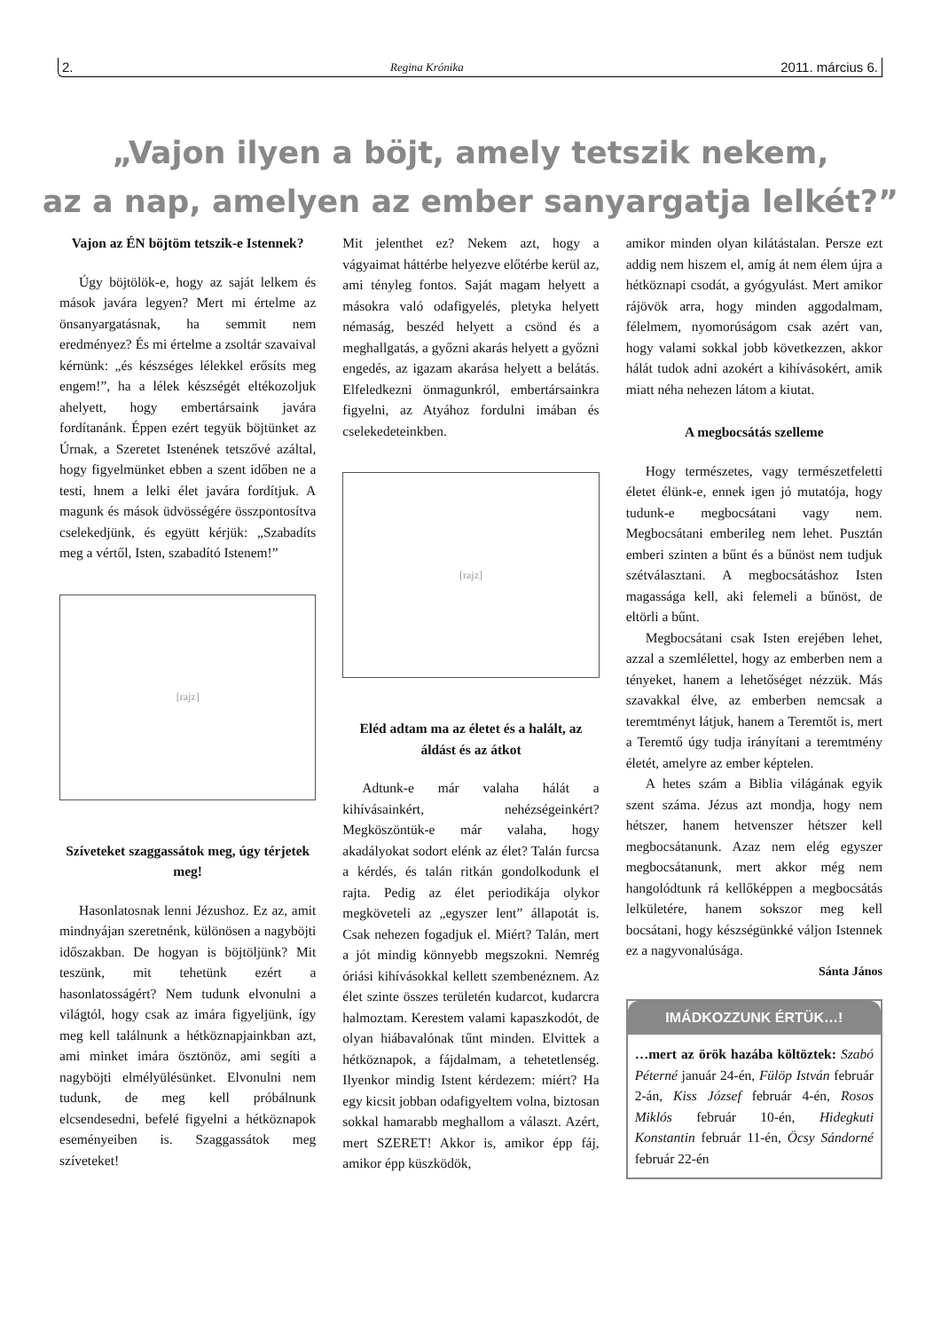2. Regina Krónika 2011. március 6.
„Vajon ilyen a böjt, amely tetszik nekem,
az a nap, amelyen az ember sanyargatja lelkét?”
Vajon az ÉN böjtöm tetszik-e Istennek?
Úgy böjtölök-e, hogy az saját lelkem és mások javára legyen? Mert mi értelme az önsanyargatásnak, ha semmit nem eredményez? És mi értelme a zsoltár szavaival kérnünk: „és készséges lélekkel erősíts meg engem!”, ha a lélek készségét eltékozoljuk ahelyett, hogy embertársaink javára fordítanánk. Éppen ezért tegyük böjtünket az Úrnak, a Szeretet Istenének tetszővé azáltal, hogy figyelmünket ebben a szent időben ne a testi, hnem a lelki élet javára fordítjuk. A magunk és mások üdvösségére összpontosítva cselekedjünk, és együtt kérjük: „Szabadíts meg a vértől, Isten, szabadító Istenem!”
[rajz]
Szíveteket szaggassátok meg, úgy térjetek meg!
Hasonlatosnak lenni Jézushoz. Ez az, amit mindnyájan szeretnénk, különösen a nagyböjti időszakban. De hogyan is böjtöljünk? Mit teszünk, mit tehetünk ezért a hasonlatosságért? Nem tudunk elvonulni a világtól, hogy csak az imára figyeljünk, így meg kell találnunk a hétköznapjainkban azt, ami minket imára ösztönöz, ami segíti a nagyböjti elmélyülésünket. Elvonulni nem tudunk, de meg kell próbálnunk elcsendesedni, befelé figyelni a hétköznapok eseményeiben is. Szaggassátok meg szíveteket!
Mit jelenthet ez? Nekem azt, hogy a vágyaimat háttérbe helyezve előtérbe kerül az, ami tényleg fontos. Saját magam helyett a másokra való odafigyelés, pletyka helyett némaság, beszéd helyett a csönd és a meghallgatás, a győzni akarás helyett a győzni engedés, az igazam akarása helyett a belátás. Elfeledkezni önmagunkról, embertársainkra figyelni, az Atyához fordulni imában és cselekedeteinkben.
[rajz]
Eléd adtam ma az életet és a halált, az áldást és az átkot
Adtunk-e már valaha hálát a kihívásainkért, nehézségeinkért? Megköszöntük-e már valaha, hogy akadályokat sodort elénk az élet? Talán furcsa a kérdés, és talán ritkán gondolkodunk el rajta. Pedig az élet periodikája olykor megköveteli az „egyszer lent” állapotát is. Csak nehezen fogadjuk el. Miért? Talán, mert a jót mindig könnyebb megszokni. Nemrég óriási kihívásokkal kellett szembenéznem. Az élet szinte összes területén kudarcot, kudarcra halmoztam. Kerestem valami kapaszkodót, de olyan hiábavalónak tűnt minden. Elvittek a hétköznapok, a fájdalmam, a tehetetlenség. Ilyenkor mindig Istent kérdezem: miért? Ha egy kicsit jobban odafigyeltem volna, biztosan sokkal hamarabb meghallom a választ. Azért, mert SZERET! Akkor is, amikor épp fáj, amikor épp küszködök,
amikor minden olyan kilátástalan. Persze ezt addig nem hiszem el, amíg át nem élem újra a hétköznapi csodát, a gyógyulást. Mert amikor rájövök arra, hogy minden aggodalmam, félelmem, nyomorúságom csak azért van, hogy valami sokkal jobb következzen, akkor hálát tudok adni azokért a kihívásokért, amik miatt néha nehezen látom a kiutat.
A megbocsátás szelleme
Hogy természetes, vagy természetfeletti életet élünk-e, ennek igen jó mutatója, hogy tudunk-e megbocsátani vagy nem. Megbocsátani emberileg nem lehet. Pusztán emberi szinten a bűnt és a bűnöst nem tudjuk szétválasztani. A megbocsátáshoz Isten magassága kell, aki felemeli a bűnöst, de eltörli a bűnt.
Megbocsátani csak Isten erejében lehet, azzal a szemlélettel, hogy az emberben nem a tényeket, hanem a lehetőséget nézzük. Más szavakkal élve, az emberben nemcsak a teremtményt látjuk, hanem a Teremtőt is, mert a Teremtő úgy tudja irányítani a teremtmény életét, amelyre az ember képtelen.
A hetes szám a Biblia világának egyik szent száma. Jézus azt mondja, hogy nem hétszer, hanem hetvenszer hétszer kell megbocsátanunk. Azaz nem elég egyszer megbocsátanunk, mert akkor még nem hangolódtunk rá kellőképpen a megbocsátás lelkületére, hanem sokszor meg kell bocsátani, hogy készségünkké váljon Istennek ez a nagyvonalúsága.
Sánta János
IMÁDKOZZUNK ÉRTÜK…!
…mert az örök hazába költöztek: Szabó Péterné január 24-én, Fülöp István február 2-án, Kiss József február 4-én, Rosos Miklós február 10-én, Hidegkuti Konstantin február 11-én, Öcsy Sándorné február 22-én